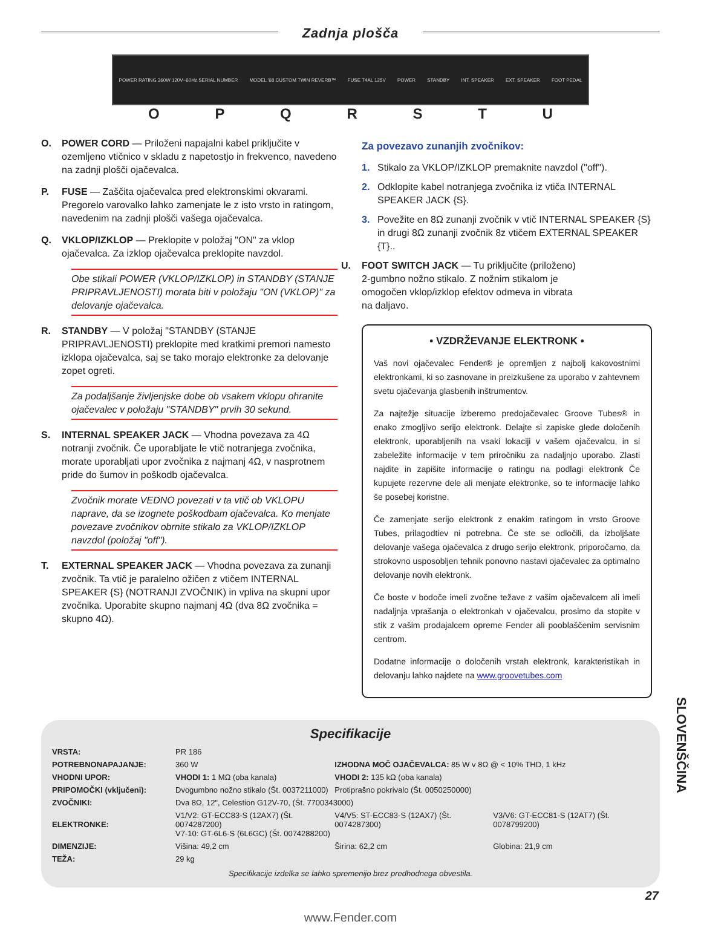Zadnja plošča
POWER RATING 360W 120V~60Hz SERIAL NUMBER MODEL '68 CUSTOM TWIN REVERB™ FUSE T4AL 125V POWER STANDBY INT. SPEAKER EXT. SPEAKER FOOT PEDAL
OPQRSTU
O. POWER CORD — Priloženi napajalni kabel priključite v ozemljeno vtičnico v skladu z napetostjo in frekvenco, navedeno na zadnji plošči ojačevalca.
P. FUSE — Zaščita ojačevalca pred elektronskimi okvarami. Pregorelo varovalko lahko zamenjate le z isto vrsto in ratingom, navedenim na zadnji plošči vašega ojačevalca.
Q. VKLOP/IZKLOP — Preklopite v položaj "ON" za vklop ojačevalca. Za izklop ojačevalca preklopite navzdol.
Obe stikali POWER (VKLOP/IZKLOP) in STANDBY (STANJE PRIPRAVLJENOSTI) morata biti v položaju "ON (VKLOP)" za delovanje ojačevalca.
R. STANDBY — V položaj "STANDBY (STANJE PRIPRAVLJENOSTI) preklopite med kratkimi premori namesto izklopa ojačevalca, saj se tako morajo elektronke za delovanje zopet ogreti.
Za podaljšanje življenjske dobe ob vsakem vklopu ohranite ojačevalec v položaju "STANDBY" prvih 30 sekund.
S. INTERNAL SPEAKER JACK — Vhodna povezava za 4Ω notranji zvočnik. Če uporabljate le vtič notranjega zvočnika, morate uporabljati upor zvočnika z najmanj 4Ω, v nasprotnem pride do šumov in poškodb ojačevalca.
Zvočnik morate VEDNO povezati v ta vtič ob VKLOPU naprave, da se izognete poškodbam ojačevalca. Ko menjate povezave zvočnikov obrnite stikalo za VKLOP/IZKLOP navzdol (položaj "off").
T. EXTERNAL SPEAKER JACK — Vhodna povezava za zunanji zvočnik. Ta vtič je paralelno ožičen z vtičem INTERNAL SPEAKER {S} (NOTRANJI ZVOČNIK) in vpliva na skupni upor zvočnika. Uporabite skupno najmanj 4Ω (dva 8Ω zvočnika = skupno 4Ω).
Za povezavo zunanjih zvočnikov:
1. Stikalo za VKLOP/IZKLOP premaknite navzdol ("off").
2. Odklopite kabel notranjega zvočnika iz vtiča INTERNAL SPEAKER JACK {S}.
3. Povežite en 8Ω zunanji zvočnik v vtič INTERNAL SPEAKER {S} in drugi 8Ω zunanji zvočnik 8z vtičem EXTERNAL SPEAKER {T}..
U. FOOT SWITCH JACK — Tu priključite (priloženo) 2-gumbno nožno stikalo. Z nožnim stikalom je omogočen vklop/izklop efektov odmeva in vibrata na daljavo.
• VZDRŽEVANJE ELEKTRONK •
Vaš novi ojačevalec Fender® je opremljen z najbolj kakovostnimi elektronkami, ki so zasnovane in preizkušene za uporabo v zahtevnem svetu ojačevanja glasbenih inštrumentov.
Za najtežje situacije izberemo predojačevalec Groove Tubes® in enako zmogljivo serijo elektronk. Delajte si zapiske glede določenih elektronk, uporabljenih na vsaki lokaciji v vašem ojačevalcu, in si zabeležite informacije v tem priročniku za nadaljnjo uporabo. Zlasti najdite in zapišite informacije o ratingu na podlagi elektronk Če kupujete rezervne dele ali menjate elektronke, so te informacije lahko še posebej koristne.
Če zamenjate serijo elektronk z enakim ratingom in vrsto Groove Tubes, prilagodtiev ni potrebna. Če ste se odločili, da izboljšate delovanje vašega ojačevalca z drugo serijo elektronk, priporočamo, da strokovno usposobljen tehnik ponovno nastavi ojačevalec za optimalno delovanje novih elektronk.
Če boste v bodoče imeli zvočne težave z vašim ojačevalcem ali imeli nadaljnja vprašanja o elektronkah v ojačevalcu, prosimo da stopite v stik z vašim prodajalcem opreme Fender ali pooblaščenim servisnim centrom.
Dodatne informacije o določenih vrstah elektronk, karakteristikah in delovanju lahko najdete na www.groovetubes.com
Specifikacije
| VRSTA: | PR 186 | | |
| POTREBNONAPAJANJE: | 360 W | IZHODNA MOČ OJAČEVALCA: 85 W v 8Ω @ < 10% THD, 1 kHz | |
| VHODNI UPOR: | VHODI 1: 1 MΩ (oba kanala) | VHODI 2: 135 kΩ (oba kanala) | |
| PRIPOMOČKI (vključeni): | Dvogumbno nožno stikalo (Št. 0037211000) | Protiprašno pokrivalo (Št. 0050250000) | |
| ZVOČNIKI: | Dva 8Ω, 12", Celestion G12V-70, (Št. 7700343000) | | |
| ELEKTRONKE: | V1/V2: GT-ECC83-S (12AX7) (Št. 0074287200) V7-10: GT-6L6-S (6L6GC) (Št. 0074288200) | V4/V5: ST-ECC83-S (12AX7) (Št. 0074287300) | V3/V6: GT-ECC81-S (12AT7) (Št. 0078799200) |
| DIMENZIJE: | Višina: 49,2 cm | Širina: 62,2 cm | Globina: 21,9 cm |
| TEŽA: | 29 kg | | |
Specifikacije izdelka se lahko spremenijo brez predhodnega obvestila.
www.Fender.com
SLOVENŠČINA
27